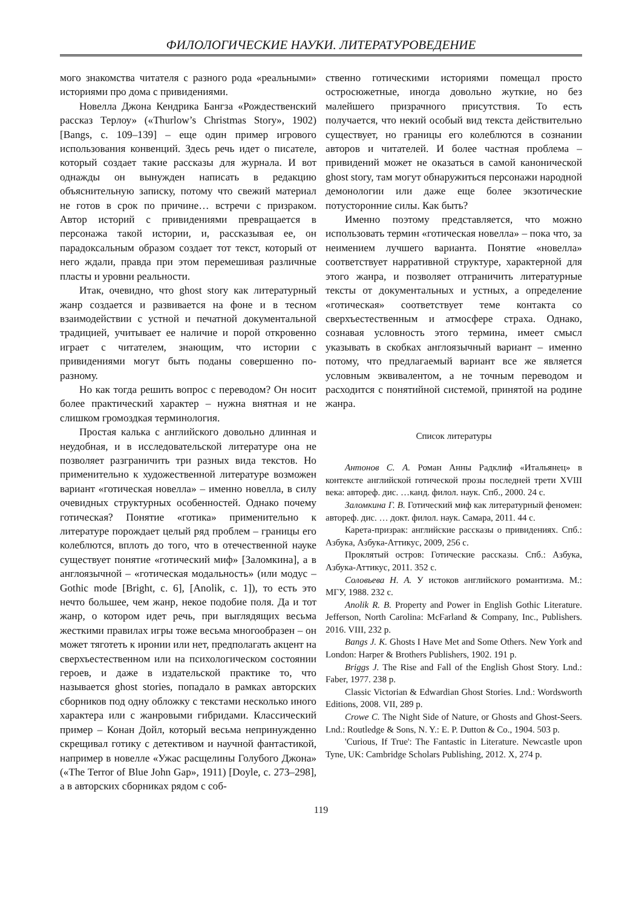ФИЛОЛОГИЧЕСКИЕ НАУКИ. ЛИТЕРАТУРОВЕДЕНИЕ
мого знакомства читателя с разного рода «реальными» историями про дома с привидениями.
Новелла Джона Кендрика Бангза «Рождественский рассказ Терлоу» («Thurlow’s Christmas Story», 1902) [Bangs, с. 109–139] – еще один пример игрового использования конвенций. Здесь речь идет о писателе, который создает такие рассказы для журнала. И вот однажды он вынужден написать в редакцию объяснительную записку, потому что свежий материал не готов в срок по причине… встречи с призраком. Автор историй с привидениями превращается в персонажа такой истории, и, рассказывая ее, он парадоксальным образом создает тот текст, который от него ждали, правда при этом перемешивая различные пласты и уровни реальности.
Итак, очевидно, что ghost story как литературный жанр создается и развивается на фоне и в тесном взаимодействии с устной и печатной документальной традицией, учитывает ее наличие и порой откровенно играет с читателем, знающим, что истории с привидениями могут быть поданы совершенно по-разному.
Но как тогда решить вопрос с переводом? Он носит более практический характер – нужна внятная и не слишком громоздкая терминология.
Простая калька с английского довольно длинная и неудобная, и в исследовательской литературе она не позволяет разграничить три разных вида текстов. Но применительно к художественной литературе возможен вариант «готическая новелла» – именно новелла, в силу очевидных структурных особенностей. Однако почему готическая? Понятие «готика» применительно к литературе порождает целый ряд проблем – границы его колеблются, вплоть до того, что в отечественной науке существует понятие «готический миф» [Заломкина], а в англоязычной – «готическая модальность» (или модус – Gothic mode [Bright, с. 6], [Anolik, с. 1]), то есть это нечто большее, чем жанр, некое подобие поля. Да и тот жанр, о котором идет речь, при выглядящих весьма жесткими правилах игры тоже весьма многообразен – он может тяготеть к иронии или нет, предполагать акцент на сверхъестественном или на психологическом состоянии героев, и даже в издательской практике то, что называется ghost stories, попадало в рамках авторских сборников под одну обложку с текстами несколько иного характера или с жанровыми гибридами. Классический пример – Конан Дойл, который весьма непринужденно скрещивал готику с детективом и научной фантастикой, например в новелле «Ужас расщелины Голубого Джона» («The Terror of Blue John Gap», 1911) [Doyle, с. 273–298], а в авторских сборниках рядом с соб-
ственно готическими историями помещал просто остросюжетные, иногда довольно жуткие, но без малейшего призрачного присутствия. То есть получается, что некий особый вид текста действительно существует, но границы его колеблются в сознании авторов и читателей. И более частная проблема – привидений может не оказаться в самой канонической ghost story, там могут обнаружиться персонажи народной демонологии или даже еще более экзотические потусторонние силы. Как быть?
Именно поэтому представляется, что можно использовать термин «готическая новелла» – пока что, за неимением лучшего варианта. Понятие «новелла» соответствует нарративной структуре, характерной для этого жанра, и позволяет отграничить литературные тексты от документальных и устных, а определение «готическая» соответствует теме контакта со сверхъестественным и атмосфере страха. Однако, сознавая условность этого термина, имеет смысл указывать в скобках англоязычный вариант – именно потому, что предлагаемый вариант все же является условным эквивалентом, а не точным переводом и расходится с понятийной системой, принятой на родине жанра.
Список литературы
Антонов С. А. Роман Анны Радклиф «Итальянец» в контексте английской готической прозы последней трети XVIII века: автореф. дис. …канд. филол. наук. Спб., 2000. 24 с.
Заломкина Г. В. Готический миф как литературный феномен: автореф. дис. … докт. филол. наук. Самара, 2011. 44 с.
Карета-призрак: английские рассказы о привидениях. Спб.: Азбука, Азбука-Аттикус, 2009, 256 с.
Проклятый остров: Готические рассказы. Спб.: Азбука, Азбука-Аттикус, 2011. 352 с.
Соловьева Н. А. У истоков английского романтизма. М.: МГУ, 1988. 232 с.
Anolik R. B. Property and Power in English Gothic Literature. Jefferson, North Carolina: McFarland & Company, Inc., Publishers. 2016. VIII, 232 p.
Bangs J. K. Ghosts I Have Met and Some Others. New York and London: Harper & Brothers Publishers, 1902. 191 p.
Briggs J. The Rise and Fall of the English Ghost Story. Lnd.: Faber, 1977. 238 p.
Classic Victorian & Edwardian Ghost Stories. Lnd.: Wordsworth Editions, 2008. VII, 289 p.
Crowe C. The Night Side of Nature, or Ghosts and Ghost-Seers. Lnd.: Routledge & Sons, N. Y.: E. P. Dutton & Co., 1904. 503 p.
'Curious, If True': The Fantastic in Literature. Newcastle upon Tyne, UK: Cambridge Scholars Publishing, 2012. X, 274 p.
119